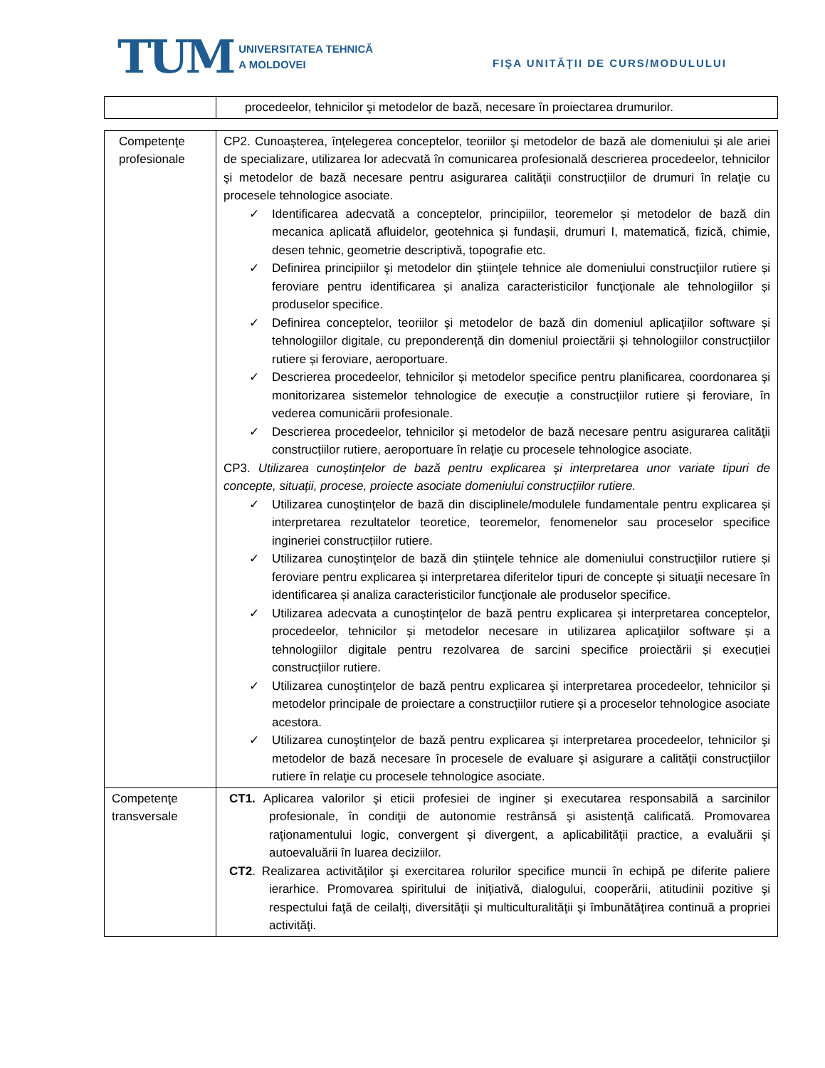TUM
UNIVERSITATEA TEHNICĂ
A MOLDOVEI
FIŞA UNITĂŢII DE CURS/MODULULUI
| | procedeelor, tehnicilor şi metodelor de bază, necesare în proiectarea drumurilor. |
| Competenţe profesionale | CP2. Cunoașterea, înțelegerea conceptelor, teoriilor şi metodelor de bază ale domeniului și ale ariei de specializare, utilizarea lor adecvată în comunicarea profesională descrierea procedeelor, tehnicilor şi metodelor de bază necesare pentru asigurarea calităţii construcţiilor de drumuri în relaţie cu procesele tehnologice asociate. ✓ Identificarea adecvată a conceptelor, principiilor, teoremelor și metodelor de bază din mecanica aplicată afluidelor, geotehnica și fundașii, drumuri I, matematică, fizică, chimie, desen tehnic, geometrie descriptivă, topografie etc. ✓ Definirea principiilor şi metodelor din ştiinţele tehnice ale domeniului construcţiilor rutiere și feroviare pentru identificarea și analiza caracteristicilor funcţionale ale tehnologiilor și produselor specifice. ✓ Definirea conceptelor, teoriilor şi metodelor de bază din domeniul aplicaţiilor software și tehnologiilor digitale, cu preponderenţă din domeniul proiectării și tehnologiilor construcțiilor rutiere și feroviare, aeroportuare. ✓ Descrierea procedeelor, tehnicilor și metodelor specifice pentru planificarea, coordonarea şi monitorizarea sistemelor tehnologice de execuție a construcțiilor rutiere și feroviare, în vederea comunicării profesionale. ✓ Descrierea procedeelor, tehnicilor și metodelor de bază necesare pentru asigurarea calităţii construcțiilor rutiere, aeroportuare în relaţie cu procesele tehnologice asociate. CP3. Utilizarea cunoștințelor de bază pentru explicarea și interpretarea unor variate tipuri de concepte, situații, procese, proiecte asociate domeniului construcțiilor rutiere. ✓ Utilizarea cunoştinţelor de bază din disciplinele/modulele fundamentale pentru explicarea și interpretarea rezultatelor teoretice, teoremelor, fenomenelor sau proceselor specifice ingineriei construcțiilor rutiere. ✓ Utilizarea cunoştinţelor de bază din ştiinţele tehnice ale domeniului construcţiilor rutiere și feroviare pentru explicarea și interpretarea diferitelor tipuri de concepte și situaţii necesare în identificarea și analiza caracteristicilor funcţionale ale produselor specifice. ✓ Utilizarea adecvata a cunoştinţelor de bază pentru explicarea și interpretarea conceptelor, procedeelor, tehnicilor și metodelor necesare in utilizarea aplicaţiilor software și a tehnologiilor digitale pentru rezolvarea de sarcini specifice proiectării și execuției construcțiilor rutiere. ✓ Utilizarea cunoştinţelor de bază pentru explicarea şi interpretarea procedeelor, tehnicilor și metodelor principale de proiectare a construcțiilor rutiere și a proceselor tehnologice asociate acestora. ✓ Utilizarea cunoştinţelor de bază pentru explicarea şi interpretarea procedeelor, tehnicilor şi metodelor de bază necesare în procesele de evaluare şi asigurare a calităţii construcţiilor rutiere în relaţie cu procesele tehnologice asociate. |
| Competenţe transversale | CT1. Aplicarea valorilor şi eticii profesiei de inginer și executarea responsabilă a sarcinilor profesionale, în condiţii de autonomie restrânsă şi asistenţă calificată. Promovarea raţionamentului logic, convergent şi divergent, a aplicabilităţii practice, a evaluării şi autoevaluării în luarea deciziilor. CT2 . Realizarea activităţilor şi exercitarea rolurilor specifice muncii în echipă pe diferite paliere ierarhice. Promovarea spiritului de iniţiativă, dialogului, cooperării, atitudinii pozitive şi respectului faţă de ceilalţi, diversităţii şi multiculturalităţii şi îmbunătăţirea continuă a propriei activităţi. |